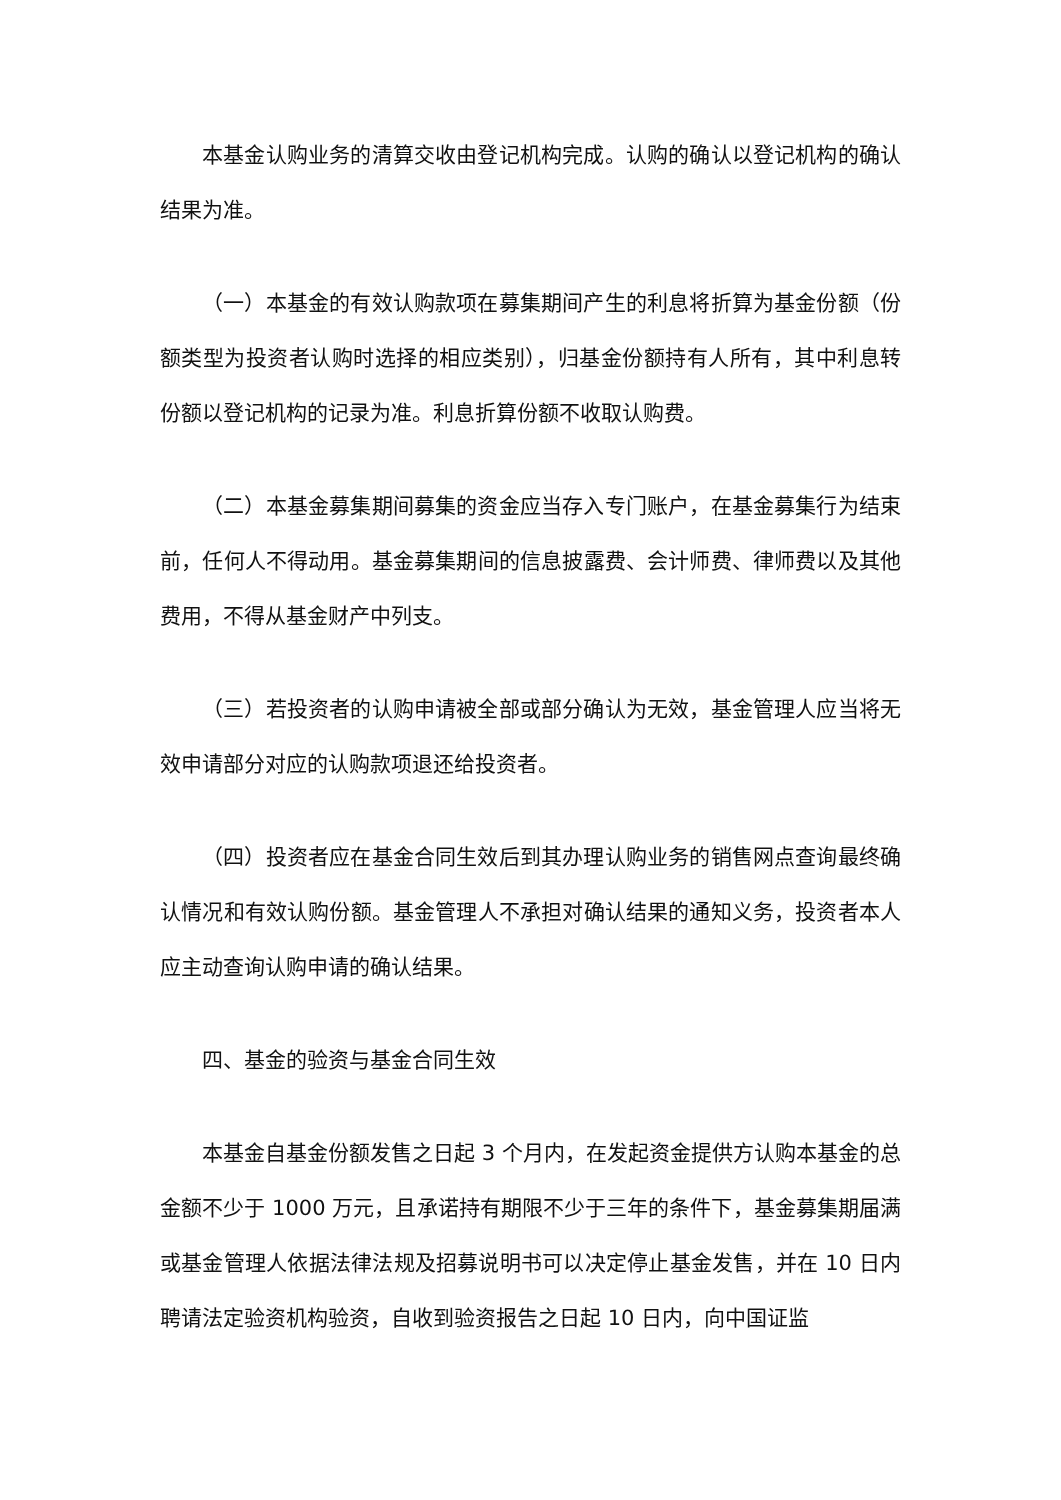本基金认购业务的清算交收由登记机构完成。认购的确认以登记机构的确认结果为准。
（一）本基金的有效认购款项在募集期间产生的利息将折算为基金份额（份额类型为投资者认购时选择的相应类别），归基金份额持有人所有，其中利息转份额以登记机构的记录为准。利息折算份额不收取认购费。
（二）本基金募集期间募集的资金应当存入专门账户，在基金募集行为结束前，任何人不得动用。基金募集期间的信息披露费、会计师费、律师费以及其他费用，不得从基金财产中列支。
（三）若投资者的认购申请被全部或部分确认为无效，基金管理人应当将无效申请部分对应的认购款项退还给投资者。
（四）投资者应在基金合同生效后到其办理认购业务的销售网点查询最终确认情况和有效认购份额。基金管理人不承担对确认结果的通知义务，投资者本人应主动查询认购申请的确认结果。
四、基金的验资与基金合同生效
本基金自基金份额发售之日起 3 个月内，在发起资金提供方认购本基金的总金额不少于 1000 万元，且承诺持有期限不少于三年的条件下，基金募集期届满或基金管理人依据法律法规及招募说明书可以决定停止基金发售，并在 10 日内聘请法定验资机构验资，自收到验资报告之日起 10 日内，向中国证监